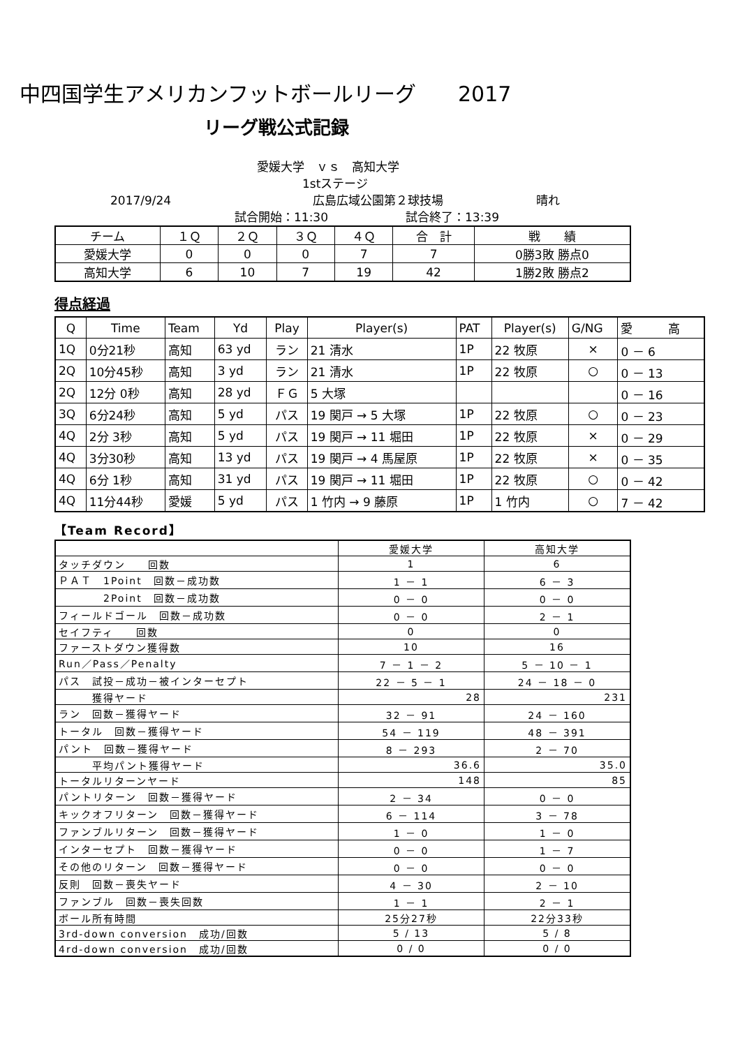中四国学生アメリカンフットボールリーグ　　2017
リーグ戦公式記録
愛媛大学　ｖｓ　高知大学
1stステージ
2017/9/24 広島広域公園第２球技場 晴れ
試合開始：11:30 試合終了：13:39
| チーム | １Ｑ | ２Ｑ | ３Ｑ | ４Ｑ | 合 計 | 戦 績 |
| 愛媛大学 | 0 | 0 | 0 | 7 | 7 | 0勝3敗 勝点0 |
| 高知大学 | 6 | 10 | 7 | 19 | 42 | 1勝2敗 勝点2 |
得点経過
| Q | Time | Team | Yd | Play | Player(s) | PAT | Player(s) | G/NG | 愛 高 |
| 1Q | 0分21秒 | 高知 | 63 yd | ラン | 21 清水 | 1P | 22 牧原 | × | 0 － 6 |
| 2Q | 10分45秒 | 高知 | 3 yd | ラン | 21 清水 | 1P | 22 牧原 | ○ | 0 － 13 |
| 2Q | 12分 0秒 | 高知 | 28 yd | ＦＧ | 5 大塚 | | | | 0 － 16 |
| 3Q | 6分24秒 | 高知 | 5 yd | パス | 19 関戸 → 5 大塚 | 1P | 22 牧原 | ○ | 0 － 23 |
| 4Q | 2分 3秒 | 高知 | 5 yd | パス | 19 関戸 → 11 堀田 | 1P | 22 牧原 | × | 0 － 29 |
| 4Q | 3分30秒 | 高知 | 13 yd | パス | 19 関戸 → 4 馬屋原 | 1P | 22 牧原 | × | 0 － 35 |
| 4Q | 6分 1秒 | 高知 | 31 yd | パス | 19 関戸 → 11 堀田 | 1P | 22 牧原 | ○ | 0 － 42 |
| 4Q | 11分44秒 | 愛媛 | 5 yd | パス | 1 竹内 → 9 藤原 | 1P | 1 竹内 | ○ | 7 － 42 |
【Team Record】
| | 愛媛大学 | 高知大学 |
| タッチダウン 回数 | 1 | 6 |
| ＰＡＴ 1Point 回数－成功数 | 1 － 1 | 6 － 3 |
| 2Point 回数－成功数 | 0 － 0 | 0 － 0 |
| フィールドゴール 回数－成功数 | 0 － 0 | 2 － 1 |
| セイフティ 回数 | 0 | 0 |
| ファーストダウン獲得数 | 10 | 16 |
| Run／Pass／Penalty | 7 － 1 － 2 | 5 － 10 － 1 |
| パス 試投－成功－被インターセプト | 22 － 5 － 1 | 24 － 18 － 0 |
| 獲得ヤード | 28 | 231 |
| ラン 回数－獲得ヤード | 32 － 91 | 24 － 160 |
| トータル 回数－獲得ヤード | 54 － 119 | 48 － 391 |
| パント 回数－獲得ヤード | 8 － 293 | 2 － 70 |
| 平均パント獲得ヤード | 36.6 | 35.0 |
| トータルリターンヤード | 148 | 85 |
| パントリターン 回数－獲得ヤード | 2 － 34 | 0 － 0 |
| キックオフリターン 回数－獲得ヤード | 6 － 114 | 3 － 78 |
| ファンブルリターン 回数－獲得ヤード | 1 － 0 | 1 － 0 |
| インターセプト 回数－獲得ヤード | 0 － 0 | 1 － 7 |
| その他のリターン 回数－獲得ヤード | 0 － 0 | 0 － 0 |
| 反則 回数－喪失ヤード | 4 － 30 | 2 － 10 |
| ファンブル 回数－喪失回数 | 1 － 1 | 2 － 1 |
| ボール所有時間 | 25分27秒 | 22分33秒 |
| 3rd-down conversion 成功/回数 | 5 / 13 | 5 / 8 |
| 4rd-down conversion 成功/回数 | 0 / 0 | 0 / 0 |